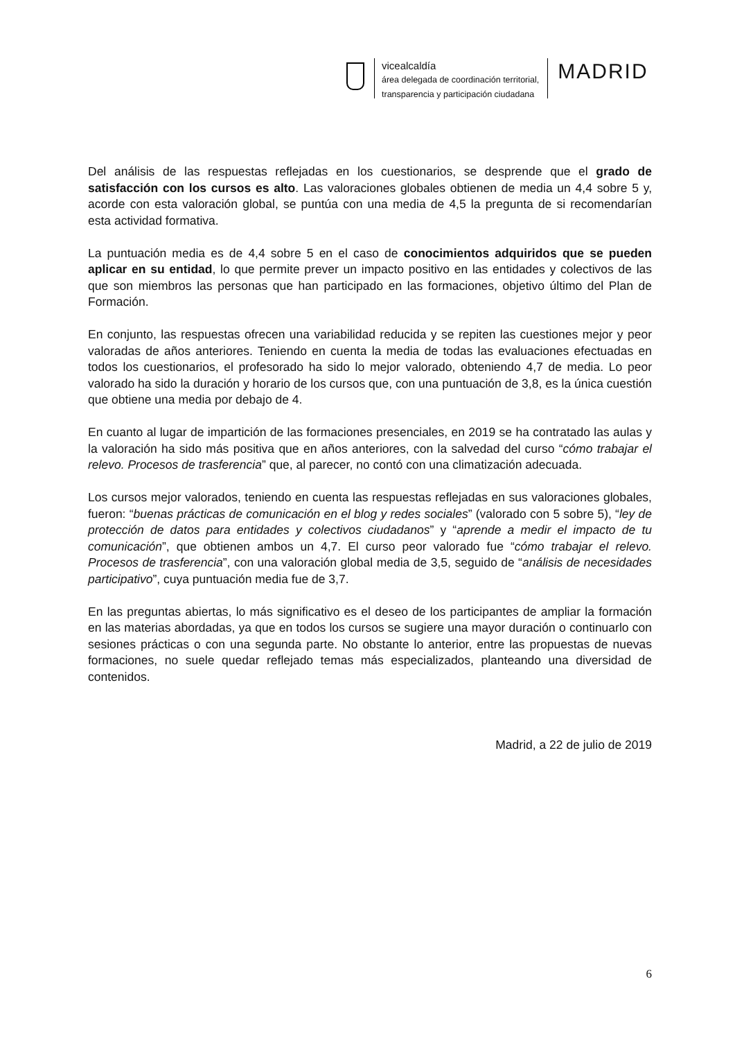vicealcaldía
área delegada de coordinación territorial,
transparencia y participación ciudadana
MADRID
Del análisis de las respuestas reflejadas en los cuestionarios, se desprende que el grado de satisfacción con los cursos es alto. Las valoraciones globales obtienen de media un 4,4 sobre 5 y, acorde con esta valoración global, se puntúa con una media de 4,5 la pregunta de si recomendarían esta actividad formativa.
La puntuación media es de 4,4 sobre 5 en el caso de conocimientos adquiridos que se pueden aplicar en su entidad, lo que permite prever un impacto positivo en las entidades y colectivos de las que son miembros las personas que han participado en las formaciones, objetivo último del Plan de Formación.
En conjunto, las respuestas ofrecen una variabilidad reducida y se repiten las cuestiones mejor y peor valoradas de años anteriores. Teniendo en cuenta la media de todas las evaluaciones efectuadas en todos los cuestionarios, el profesorado ha sido lo mejor valorado, obteniendo 4,7 de media. Lo peor valorado ha sido la duración y horario de los cursos que, con una puntuación de 3,8, es la única cuestión que obtiene una media por debajo de 4.
En cuanto al lugar de impartición de las formaciones presenciales, en 2019 se ha contratado las aulas y la valoración ha sido más positiva que en años anteriores, con la salvedad del curso “cómo trabajar el relevo. Procesos de trasferencia” que, al parecer, no contó con una climatización adecuada.
Los cursos mejor valorados, teniendo en cuenta las respuestas reflejadas en sus valoraciones globales, fueron: “buenas prácticas de comunicación en el blog y redes sociales” (valorado con 5 sobre 5), “ley de protección de datos para entidades y colectivos ciudadanos” y “aprende a medir el impacto de tu comunicación”, que obtienen ambos un 4,7. El curso peor valorado fue “cómo trabajar el relevo. Procesos de trasferencia”, con una valoración global media de 3,5, seguido de “análisis de necesidades participativo”, cuya puntuación media fue de 3,7.
En las preguntas abiertas, lo más significativo es el deseo de los participantes de ampliar la formación en las materias abordadas, ya que en todos los cursos se sugiere una mayor duración o continuarlo con sesiones prácticas o con una segunda parte. No obstante lo anterior, entre las propuestas de nuevas formaciones, no suele quedar reflejado temas más especializados, planteando una diversidad de contenidos.
Madrid, a 22 de julio de 2019
6